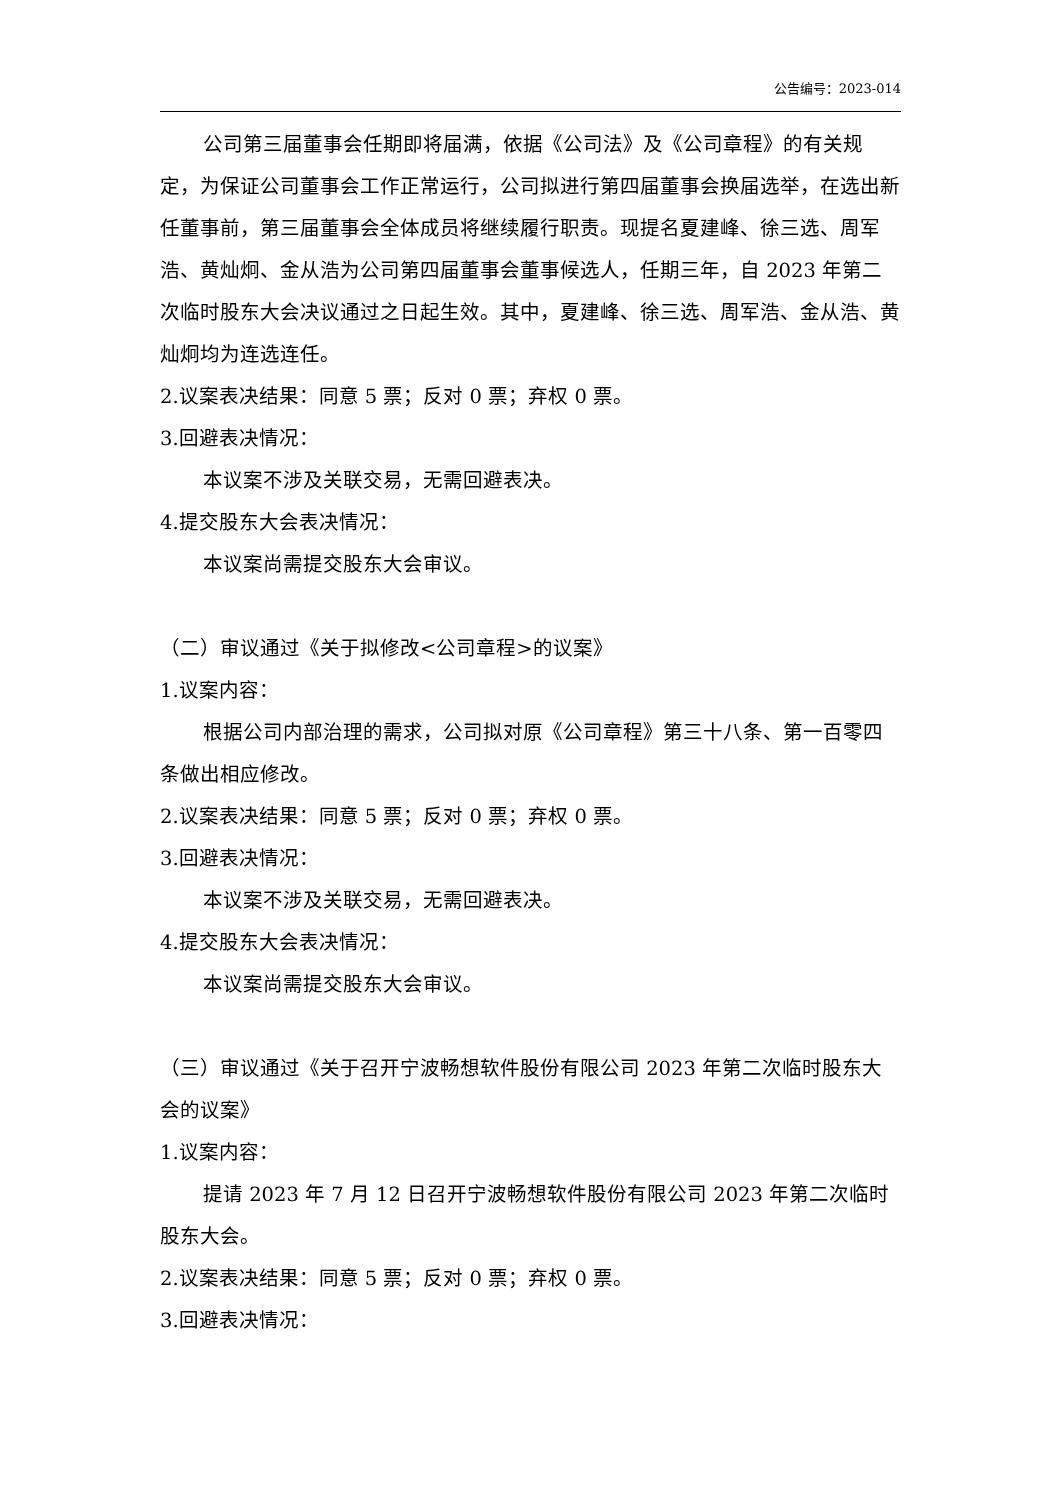公告编号：2023-014
公司第三届董事会任期即将届满，依据《公司法》及《公司章程》的有关规定，为保证公司董事会工作正常运行，公司拟进行第四届董事会换届选举，在选出新任董事前，第三届董事会全体成员将继续履行职责。现提名夏建峰、徐三选、周军浩、黄灿炯、金从浩为公司第四届董事会董事候选人，任期三年，自 2023 年第二次临时股东大会决议通过之日起生效。其中，夏建峰、徐三选、周军浩、金从浩、黄灿炯均为连选连任。
2.议案表决结果：同意 5 票；反对 0 票；弃权 0 票。
3.回避表决情况：
本议案不涉及关联交易，无需回避表决。
4.提交股东大会表决情况：
本议案尚需提交股东大会审议。
（二）审议通过《关于拟修改<公司章程>的议案》
1.议案内容：
根据公司内部治理的需求，公司拟对原《公司章程》第三十八条、第一百零四条做出相应修改。
2.议案表决结果：同意 5 票；反对 0 票；弃权 0 票。
3.回避表决情况：
本议案不涉及关联交易，无需回避表决。
4.提交股东大会表决情况：
本议案尚需提交股东大会审议。
（三）审议通过《关于召开宁波畅想软件股份有限公司 2023 年第二次临时股东大会的议案》
1.议案内容：
提请 2023 年 7 月 12 日召开宁波畅想软件股份有限公司 2023 年第二次临时股东大会。
2.议案表决结果：同意 5 票；反对 0 票；弃权 0 票。
3.回避表决情况：